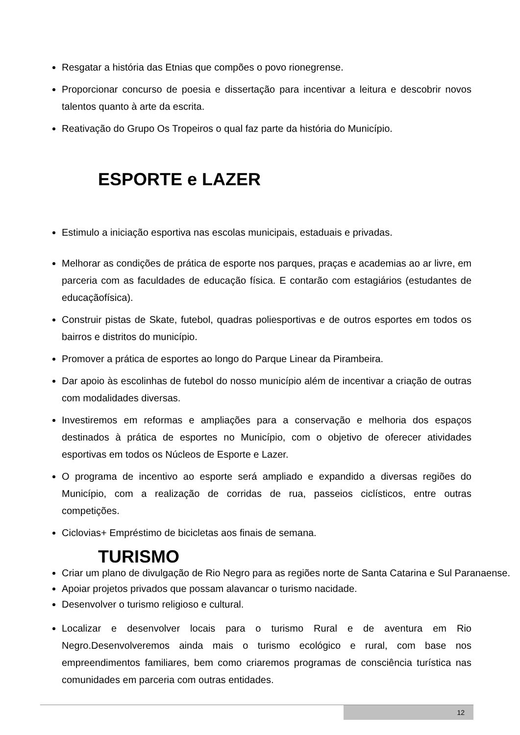Resgatar a história das Etnias que compões o povo rionegrense.
Proporcionar concurso de poesia e dissertação para incentivar a leitura e descobrir novos talentos quanto à arte da escrita.
Reativação do Grupo Os Tropeiros o qual faz parte da história do Município.
ESPORTE e LAZER
Estimulo a iniciação esportiva nas escolas municipais, estaduais e privadas.
Melhorar as condições de prática de esporte nos parques, praças e academias ao ar livre, em parceria com as faculdades de educação física. E contarão com estagiários (estudantes de educaçãofísica).
Construir pistas de Skate, futebol, quadras poliesportivas e de outros esportes em todos os bairros e distritos do município.
Promover a prática de esportes ao longo do Parque Linear da Pirambeira.
Dar apoio às escolinhas de futebol do nosso município além de incentivar a criação de outras com modalidades diversas.
Investiremos em reformas e ampliações para a conservação e melhoria dos espaços destinados à prática de esportes no Município, com o objetivo de oferecer atividades esportivas em todos os Núcleos de Esporte e Lazer.
O programa de incentivo ao esporte será ampliado e expandido a diversas regiões do Município, com a realização de corridas de rua, passeios ciclísticos, entre outras competições.
Ciclovias+ Empréstimo de bicicletas aos finais de semana.
TURISMO
Criar um plano de divulgação de Rio Negro para as regiões norte de Santa Catarina e Sul Paranaense.
Apoiar projetos privados que possam alavancar o turismo nacidade.
Desenvolver o turismo religioso e cultural.
Localizar e desenvolver locais para o turismo Rural e de aventura em Rio Negro.Desenvolveremos ainda mais o turismo ecológico e rural, com base nos empreendimentos familiares, bem como criaremos programas de consciência turística nas comunidades em parceria com outras entidades.
12